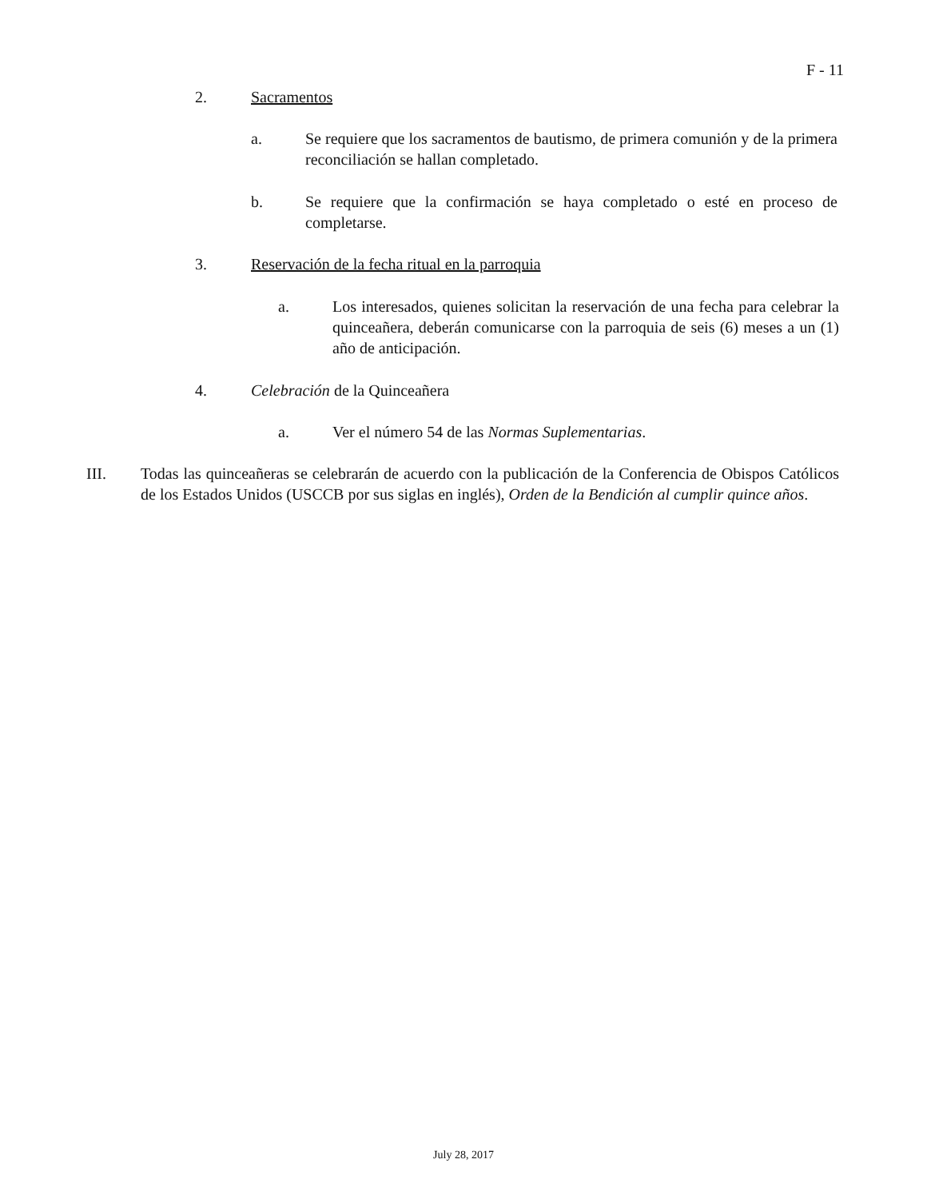F - 11
2. Sacramentos
a. Se requiere que los sacramentos de bautismo, de primera comunión y de la primera reconciliación se hallan completado.
b. Se requiere que la confirmación se haya completado o esté en proceso de completarse.
3. Reservación de la fecha ritual en la parroquia
a. Los interesados, quienes solicitan la reservación de una fecha para celebrar la quinceañera, deberán comunicarse con la parroquia de seis (6) meses a un (1) año de anticipación.
4. Celebración de la Quinceañera
a. Ver el número 54 de las Normas Suplementarias.
III. Todas las quinceañeras se celebrarán de acuerdo con la publicación de la Conferencia de Obispos Católicos de los Estados Unidos (USCCB por sus siglas en inglés), Orden de la Bendición al cumplir quince años.
July 28, 2017